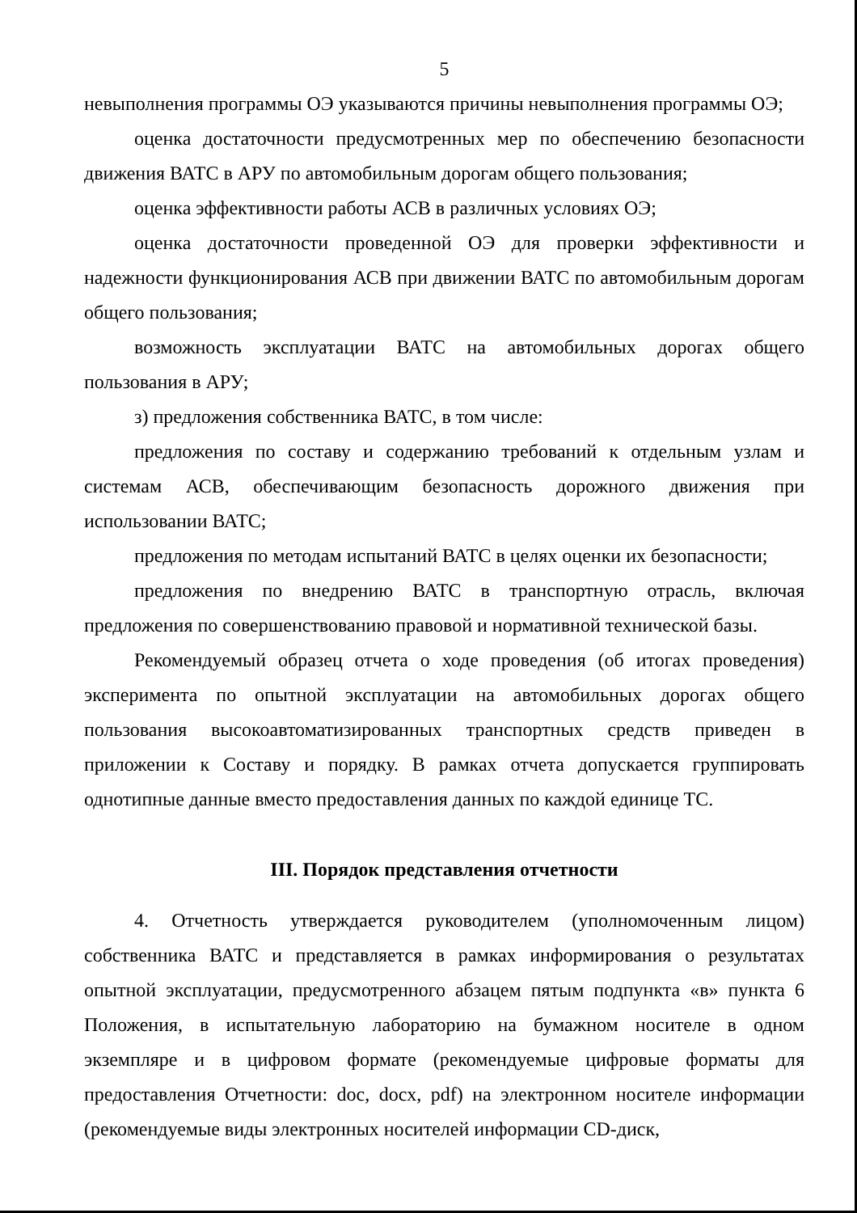5
невыполнения программы ОЭ указываются причины невыполнения программы ОЭ;
оценка достаточности предусмотренных мер по обеспечению безопасности движения ВАТС в АРУ по автомобильным дорогам общего пользования;
оценка эффективности работы АСВ в различных условиях ОЭ;
оценка достаточности проведенной ОЭ для проверки эффективности и надежности функционирования АСВ при движении ВАТС по автомобильным дорогам общего пользования;
возможность эксплуатации ВАТС на автомобильных дорогах общего пользования в АРУ;
з) предложения собственника ВАТС, в том числе:
предложения по составу и содержанию требований к отдельным узлам и системам АСВ, обеспечивающим безопасность дорожного движения при использовании ВАТС;
предложения по методам испытаний ВАТС в целях оценки их безопасности;
предложения по внедрению ВАТС в транспортную отрасль, включая предложения по совершенствованию правовой и нормативной технической базы.
Рекомендуемый образец отчета о ходе проведения (об итогах проведения) эксперимента по опытной эксплуатации на автомобильных дорогах общего пользования высокоавтоматизированных транспортных средств приведен в приложении к Составу и порядку. В рамках отчета допускается группировать однотипные данные вместо предоставления данных по каждой единице ТС.
III. Порядок представления отчетности
4. Отчетность утверждается руководителем (уполномоченным лицом) собственника ВАТС и представляется в рамках информирования о результатах опытной эксплуатации, предусмотренного абзацем пятым подпункта «в» пункта 6 Положения, в испытательную лабораторию на бумажном носителе в одном экземпляре и в цифровом формате (рекомендуемые цифровые форматы для предоставления Отчетности: doc, docx, pdf) на электронном носителе информации (рекомендуемые виды электронных носителей информации CD-диск,